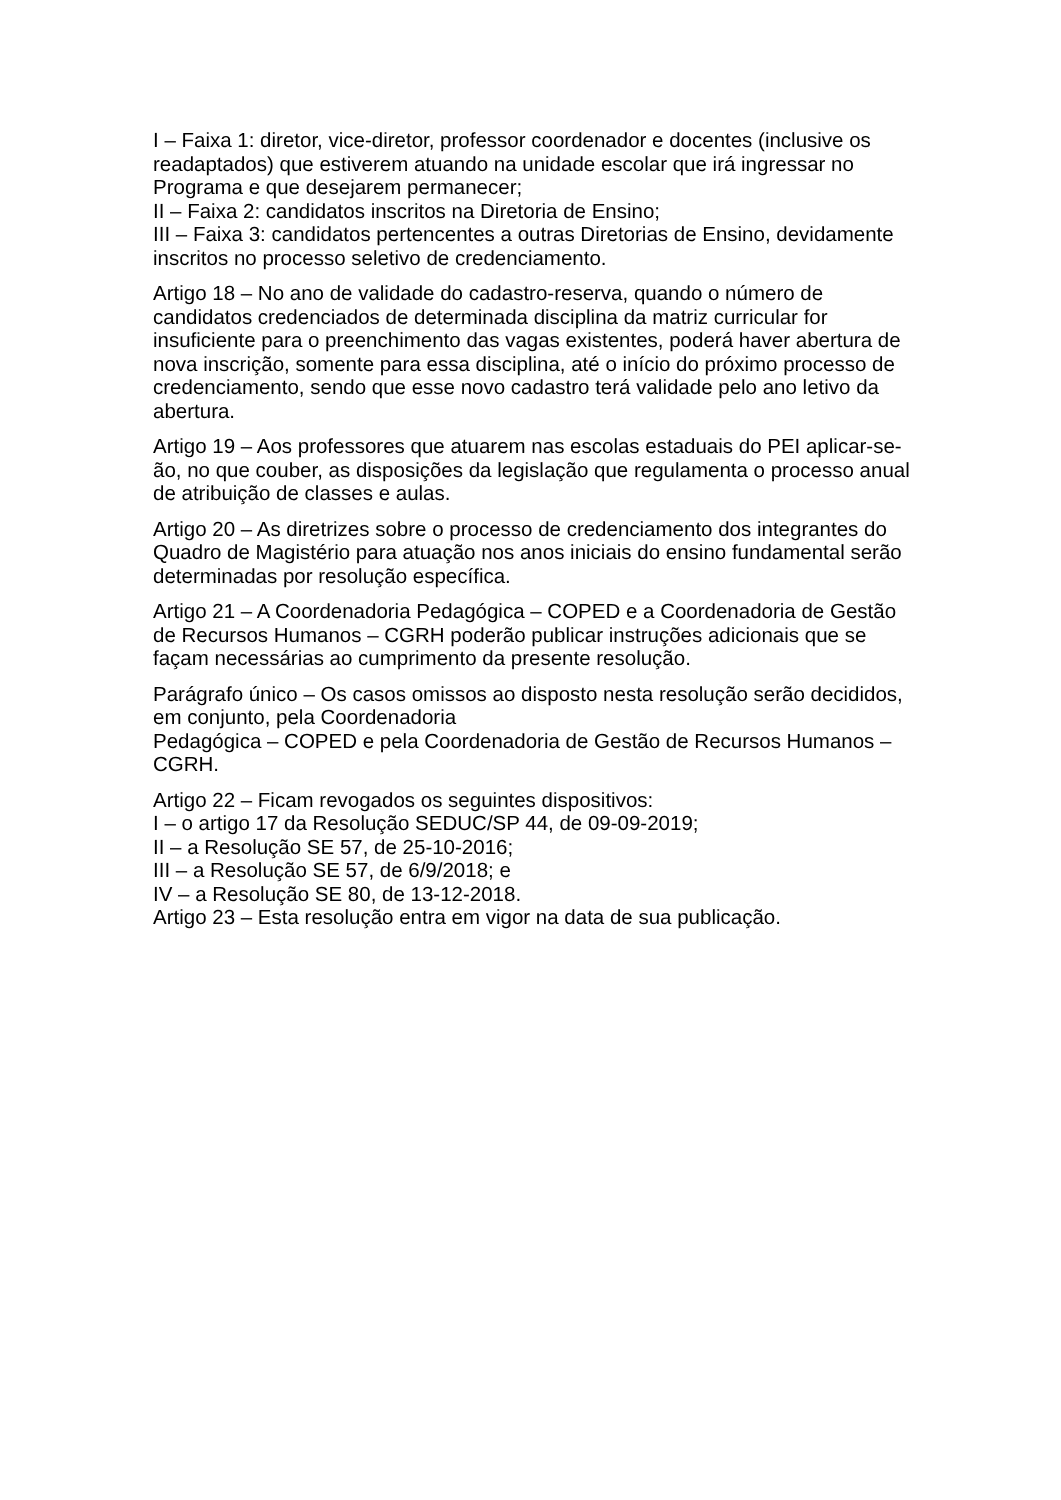I – Faixa 1: diretor, vice-diretor, professor coordenador e docentes (inclusive os readaptados) que estiverem atuando na unidade escolar que irá ingressar no Programa e que desejarem permanecer;
II – Faixa 2: candidatos inscritos na Diretoria de Ensino;
III – Faixa 3: candidatos pertencentes a outras Diretorias de Ensino, devidamente inscritos no processo seletivo de credenciamento.
Artigo 18 – No ano de validade do cadastro-reserva, quando o número de candidatos credenciados de determinada disciplina da matriz curricular for insuficiente para o preenchimento das vagas existentes, poderá haver abertura de nova inscrição, somente para essa disciplina, até o início do próximo processo de credenciamento, sendo que esse novo cadastro terá validade pelo ano letivo da abertura.
Artigo 19 – Aos professores que atuarem nas escolas estaduais do PEI aplicar-se-ão, no que couber, as disposições da legislação que regulamenta o processo anual de atribuição de classes e aulas.
Artigo 20 – As diretrizes sobre o processo de credenciamento dos integrantes do Quadro de Magistério para atuação nos anos iniciais do ensino fundamental serão determinadas por resolução específica.
Artigo 21 – A Coordenadoria Pedagógica – COPED e a Coordenadoria de Gestão de Recursos Humanos – CGRH poderão publicar instruções adicionais que se façam necessárias ao cumprimento da presente resolução.
Parágrafo único – Os casos omissos ao disposto nesta resolução serão decididos, em conjunto, pela Coordenadoria
Pedagógica – COPED e pela Coordenadoria de Gestão de Recursos Humanos – CGRH.
Artigo 22 – Ficam revogados os seguintes dispositivos:
I – o artigo 17 da Resolução SEDUC/SP 44, de 09-09-2019;
II – a Resolução SE 57, de 25-10-2016;
III – a Resolução SE 57, de 6/9/2018; e
IV – a Resolução SE 80, de 13-12-2018.
Artigo 23 – Esta resolução entra em vigor na data de sua publicação.